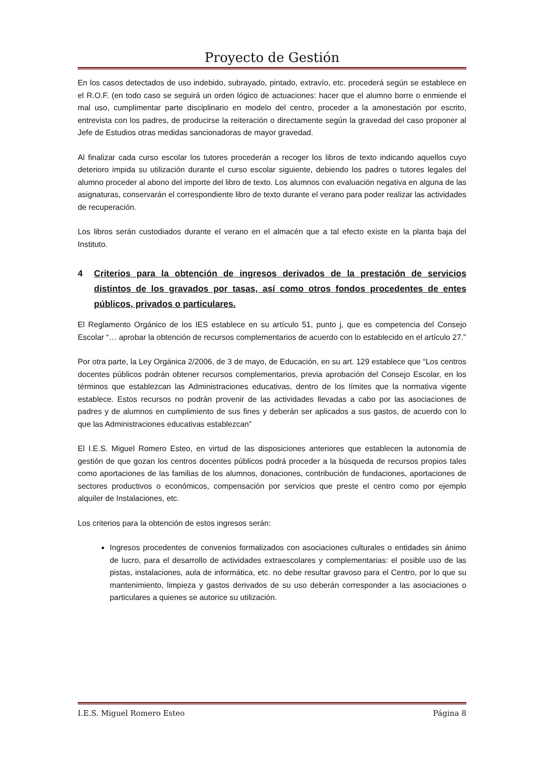Proyecto de Gestión
En los casos detectados de uso indebido, subrayado, pintado, extravío, etc. procederá según se establece en el R.O.F. (en todo caso se seguirá un orden lógico de actuaciones: hacer que el alumno borre o enmiende el mal uso, cumplimentar parte disciplinario en modelo del centro, proceder a la amonestación por escrito, entrevista con los padres, de producirse la reiteración o directamente según la gravedad del caso proponer al Jefe de Estudios otras medidas sancionadoras de mayor gravedad.
Al finalizar cada curso escolar los tutores procederán a recoger los libros de texto indicando aquellos cuyo deterioro impida su utilización durante el curso escolar siguiente, debiendo los padres o tutores legales del alumno proceder al abono del importe del libro de texto. Los alumnos con evaluación negativa en alguna de las asignaturas, conservarán el correspondiente libro de texto durante el verano para poder realizar las actividades de recuperación.
Los libros serán custodiados durante el verano en el almacén que a tal efecto existe en la planta baja del Instituto.
4 Criterios para la obtención de ingresos derivados de la prestación de servicios distintos de los gravados por tasas, así como otros fondos procedentes de entes públicos, privados o particulares.
El Reglamento Orgánico de los IES establece en su artículo 51, punto j, que es competencia del Consejo Escolar “… aprobar la obtención de recursos complementarios de acuerdo con lo establecido en el artículo 27.”
Por otra parte, la Ley Orgánica 2/2006, de 3 de mayo, de Educación, en su art. 129 establece que “Los centros docentes públicos podrán obtener recursos complementarios, previa aprobación del Consejo Escolar, en los términos que establezcan las Administraciones educativas, dentro de los límites que la normativa vigente establece. Estos recursos no podrán provenir de las actividades llevadas a cabo por las asociaciones de padres y de alumnos en cumplimiento de sus fines y deberán ser aplicados a sus gastos, de acuerdo con lo que las Administraciones educativas establezcan”
El I.E.S. Miguel Romero Esteo, en virtud de las disposiciones anteriores que establecen la autonomía de gestión de que gozan los centros docentes públicos podrá proceder a la búsqueda de recursos propios tales como aportaciones de las familias de los alumnos, donaciones, contribución de fundaciones, aportaciones de sectores productivos o económicos, compensación por servicios que preste el centro como por ejemplo alquiler de Instalaciones, etc.
Los criterios para la obtención de estos ingresos serán:
Ingresos procedentes de convenios formalizados con asociaciones culturales o entidades sin ánimo de lucro, para el desarrollo de actividades extraescolares y complementarias: el posible uso de las pistas, instalaciones, aula de informática, etc. no debe resultar gravoso para el Centro, por lo que su mantenimiento, limpieza y gastos derivados de su uso deberán corresponder a las asociaciones o particulares a quienes se autorice su utilización.
I.E.S. Miguel Romero Esteo Página 8